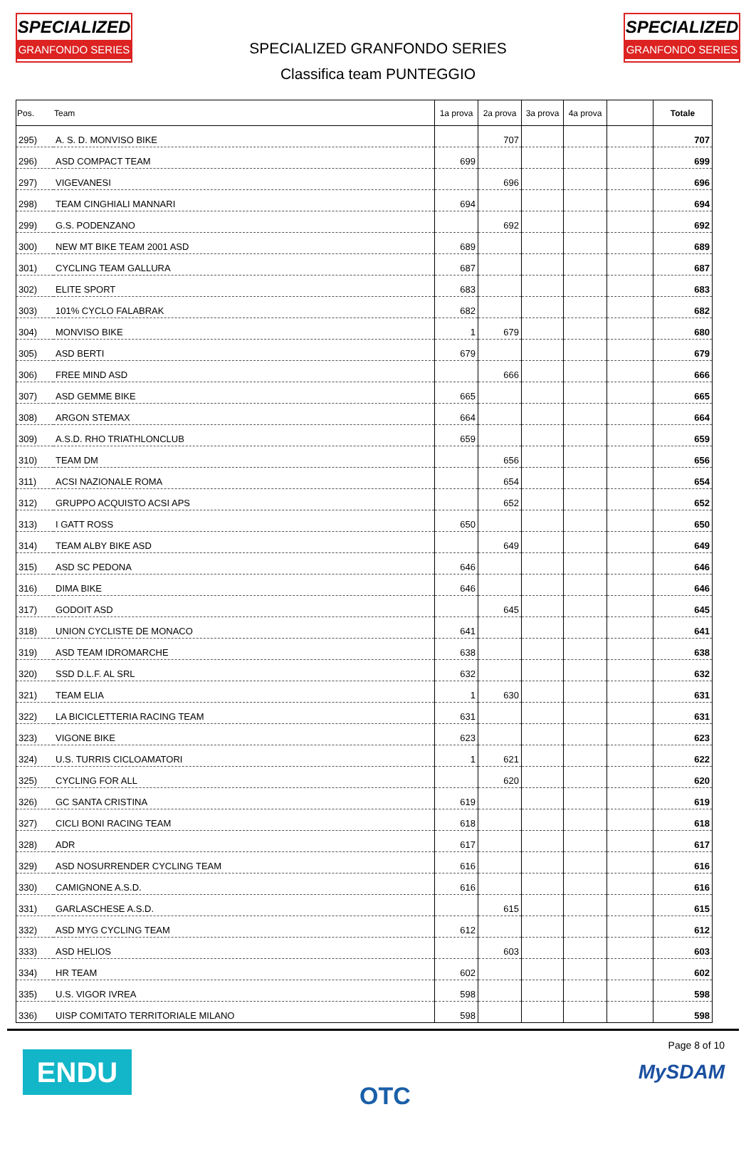SPECIALIZED
GRANFONDO SERIES
SPECIALIZED GRANFONDO SERIES
Classifica team PUNTEGGIO
SPECIALIZED
GRANFONDO SERIES
| Pos. | Team | 1a prova | 2a prova | 3a prova | 4a prova | | Totale |
| --- | --- | --- | --- | --- | --- | --- | --- |
| 295) | A. S. D. MONVISO BIKE | | 707 | | | | 707 |
| 296) | ASD COMPACT TEAM | 699 | | | | | 699 |
| 297) | VIGEVANESI | | 696 | | | | 696 |
| 298) | TEAM CINGHIALI MANNARI | 694 | | | | | 694 |
| 299) | G.S. PODENZANO | | 692 | | | | 692 |
| 300) | NEW MT BIKE TEAM 2001 ASD | 689 | | | | | 689 |
| 301) | CYCLING TEAM GALLURA | 687 | | | | | 687 |
| 302) | ELITE SPORT | 683 | | | | | 683 |
| 303) | 101% CYCLO FALABRAK | 682 | | | | | 682 |
| 304) | MONVISO BIKE | 1 | 679 | | | | 680 |
| 305) | ASD BERTI | 679 | | | | | 679 |
| 306) | FREE MIND ASD | | 666 | | | | 666 |
| 307) | ASD GEMME BIKE | 665 | | | | | 665 |
| 308) | ARGON STEMAX | 664 | | | | | 664 |
| 309) | A.S.D. RHO TRIATHLONCLUB | 659 | | | | | 659 |
| 310) | TEAM DM | | 656 | | | | 656 |
| 311) | ACSI NAZIONALE ROMA | | 654 | | | | 654 |
| 312) | GRUPPO ACQUISTO ACSI APS | | 652 | | | | 652 |
| 313) | I GATT ROSS | 650 | | | | | 650 |
| 314) | TEAM ALBY BIKE ASD | | 649 | | | | 649 |
| 315) | ASD SC PEDONA | 646 | | | | | 646 |
| 316) | DIMA BIKE | 646 | | | | | 646 |
| 317) | GODOIT ASD | | 645 | | | | 645 |
| 318) | UNION CYCLISTE DE MONACO | 641 | | | | | 641 |
| 319) | ASD TEAM IDROMARCHE | 638 | | | | | 638 |
| 320) | SSD D.L.F. AL SRL | 632 | | | | | 632 |
| 321) | TEAM ELIA | 1 | 630 | | | | 631 |
| 322) | LA BICICLETTERIA RACING TEAM | 631 | | | | | 631 |
| 323) | VIGONE BIKE | 623 | | | | | 623 |
| 324) | U.S. TURRIS CICLOAMATORI | 1 | 621 | | | | 622 |
| 325) | CYCLING FOR ALL | | 620 | | | | 620 |
| 326) | GC SANTA CRISTINA | 619 | | | | | 619 |
| 327) | CICLI BONI RACING TEAM | 618 | | | | | 618 |
| 328) | ADR | 617 | | | | | 617 |
| 329) | ASD NOSURRENDER CYCLING TEAM | 616 | | | | | 616 |
| 330) | CAMIGNONE A.S.D. | 616 | | | | | 616 |
| 331) | GARLASCHESE A.S.D. | | 615 | | | | 615 |
| 332) | ASD MYG CYCLING TEAM | 612 | | | | | 612 |
| 333) | ASD HELIOS | | 603 | | | | 603 |
| 334) | HR TEAM | 602 | | | | | 602 |
| 335) | U.S. VIGOR IVREA | 598 | | | | | 598 |
| 336) | UISP COMITATO TERRITORIALE MILANO | 598 | | | | | 598 |
ENDU
OTC
Page 8 of 10
MySDAM